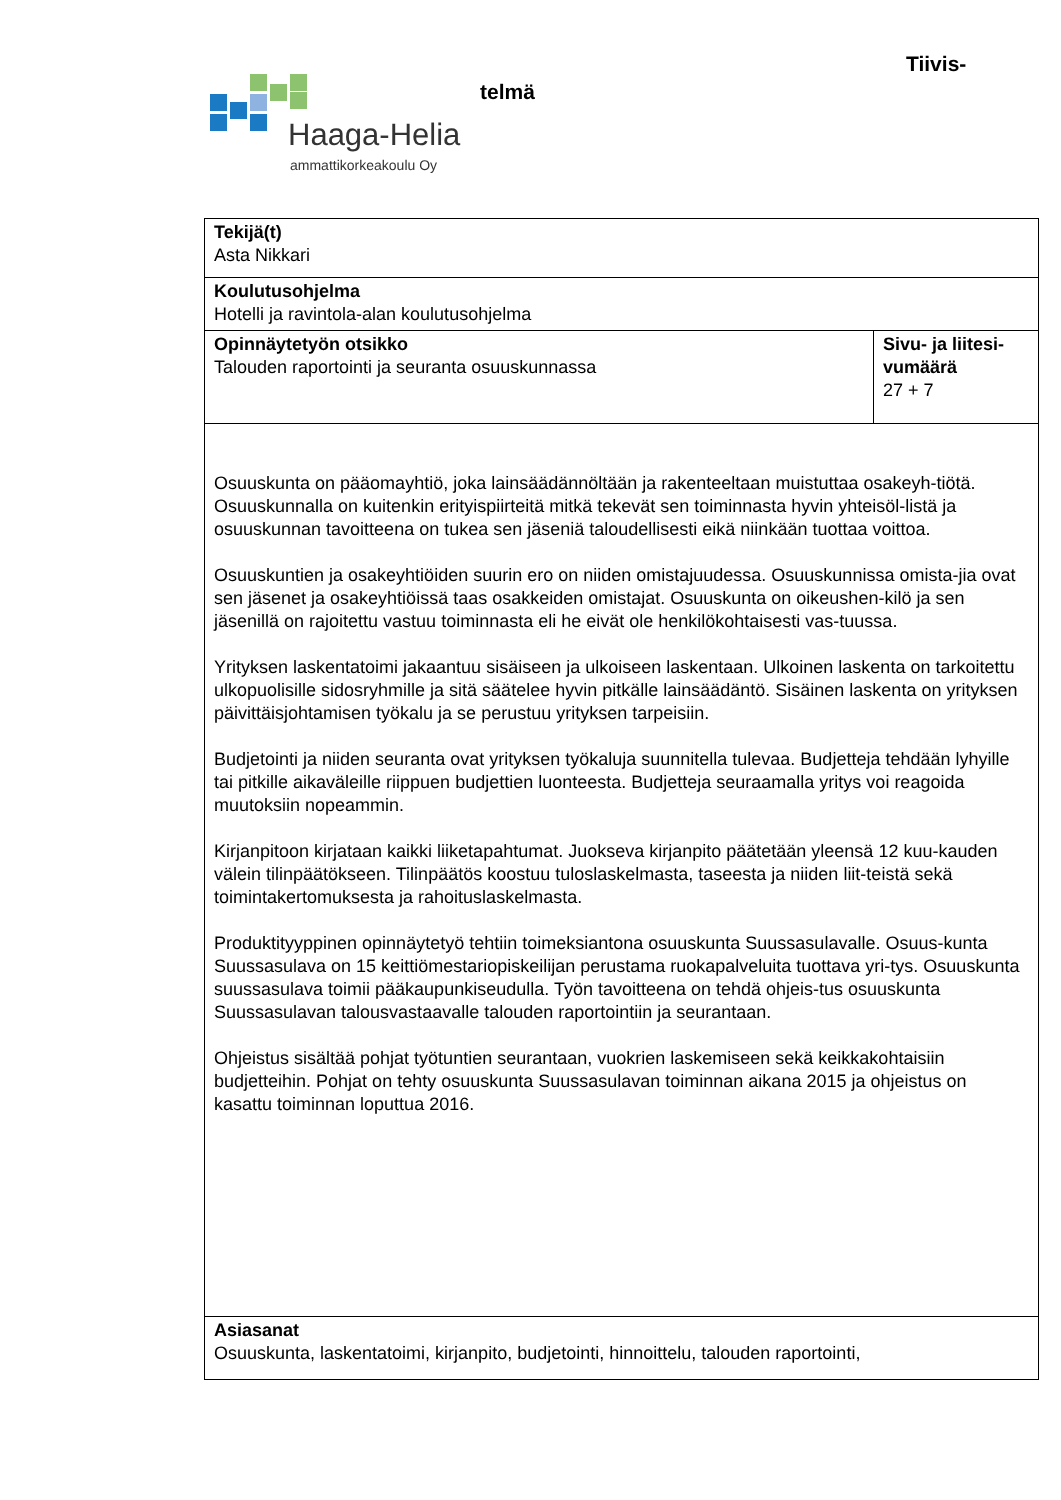Tiivis-
telmä
Haaga-Helia
ammattikorkeakoulu Oy
| Tekijä(t) Asta Nikkari | |
| Koulutusohjelma Hotelli ja ravintola-alan koulutusohjelma | |
| Opinnäytetyön otsikko Talouden raportointi ja seuranta osuuskunnassa | Sivu- ja liitesi-vumäärä 27 + 7 |
| Osuuskunta on pääomayhtiö, joka lainsäädännöltään ja rakenteeltaan muistuttaa osakeyh-tiötä. Osuuskunnalla on kuitenkin erityispiirteitä mitkä tekevät sen toiminnasta hyvin yhteisöl-listä ja osuuskunnan tavoitteena on tukea sen jäseniä taloudellisesti eikä niinkään tuottaa voittoa. Osuuskuntien ja osakeyhtiöiden suurin ero on niiden omistajuudessa. Osuuskunnissa omista-jia ovat sen jäsenet ja osakeyhtiöissä taas osakkeiden omistajat. Osuuskunta on oikeushen-kilö ja sen jäsenillä on rajoitettu vastuu toiminnasta eli he eivät ole henkilökohtaisesti vas-tuussa. Yrityksen laskentatoimi jakaantuu sisäiseen ja ulkoiseen laskentaan. Ulkoinen laskenta on tarkoitettu ulkopuolisille sidosryhmille ja sitä säätelee hyvin pitkälle lainsäädäntö. Sisäinen laskenta on yrityksen päivittäisjohtamisen työkalu ja se perustuu yrityksen tarpeisiin. Budjetointi ja niiden seuranta ovat yrityksen työkaluja suunnitella tulevaa. Budjetteja tehdään lyhyille tai pitkille aikaväleille riippuen budjettien luonteesta. Budjetteja seuraamalla yritys voi reagoida muutoksiin nopeammin. Kirjanpitoon kirjataan kaikki liiketapahtumat. Juokseva kirjanpito päätetään yleensä 12 kuu-kauden välein tilinpäätökseen. Tilinpäätös koostuu tuloslaskelmasta, taseesta ja niiden liit-teistä sekä toimintakertomuksesta ja rahoituslaskelmasta. Produktityyppinen opinnäytetyö tehtiin toimeksiantona osuuskunta Suussasulavalle. Osuus-kunta Suussasulava on 15 keittiömestariopiskeilijan perustama ruokapalveluita tuottava yri-tys. Osuuskunta suussasulava toimii pääkaupunkiseudulla. Työn tavoitteena on tehdä ohjeis-tus osuuskunta Suussasulavan talousvastaavalle talouden raportointiin ja seurantaan. Ohjeistus sisältää pohjat työtuntien seurantaan, vuokrien laskemiseen sekä keikkakohtaisiin budjetteihin. Pohjat on tehty osuuskunta Suussasulavan toiminnan aikana 2015 ja ohjeistus on kasattu toiminnan loputtua 2016. | |
| Asiasanat Osuuskunta, laskentatoimi, kirjanpito, budjetointi, hinnoittelu, talouden raportointi, | |